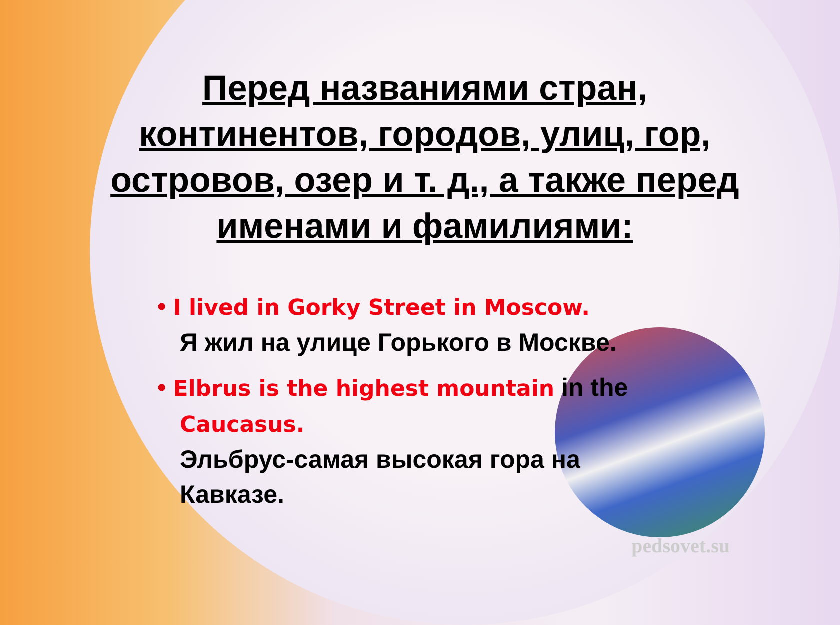Перед названиями стран, континентов, городов, улиц, гор, островов, озер и т. д., а также перед именами и фамилиями:
• I lived in Gorky Street in Moscow.
Я жил на улице Горького в Москве.
• Elbrus is the highest mountain in the Caucasus.
Эльбрус-самая высокая гора на Кавказе.
pedsovet.su